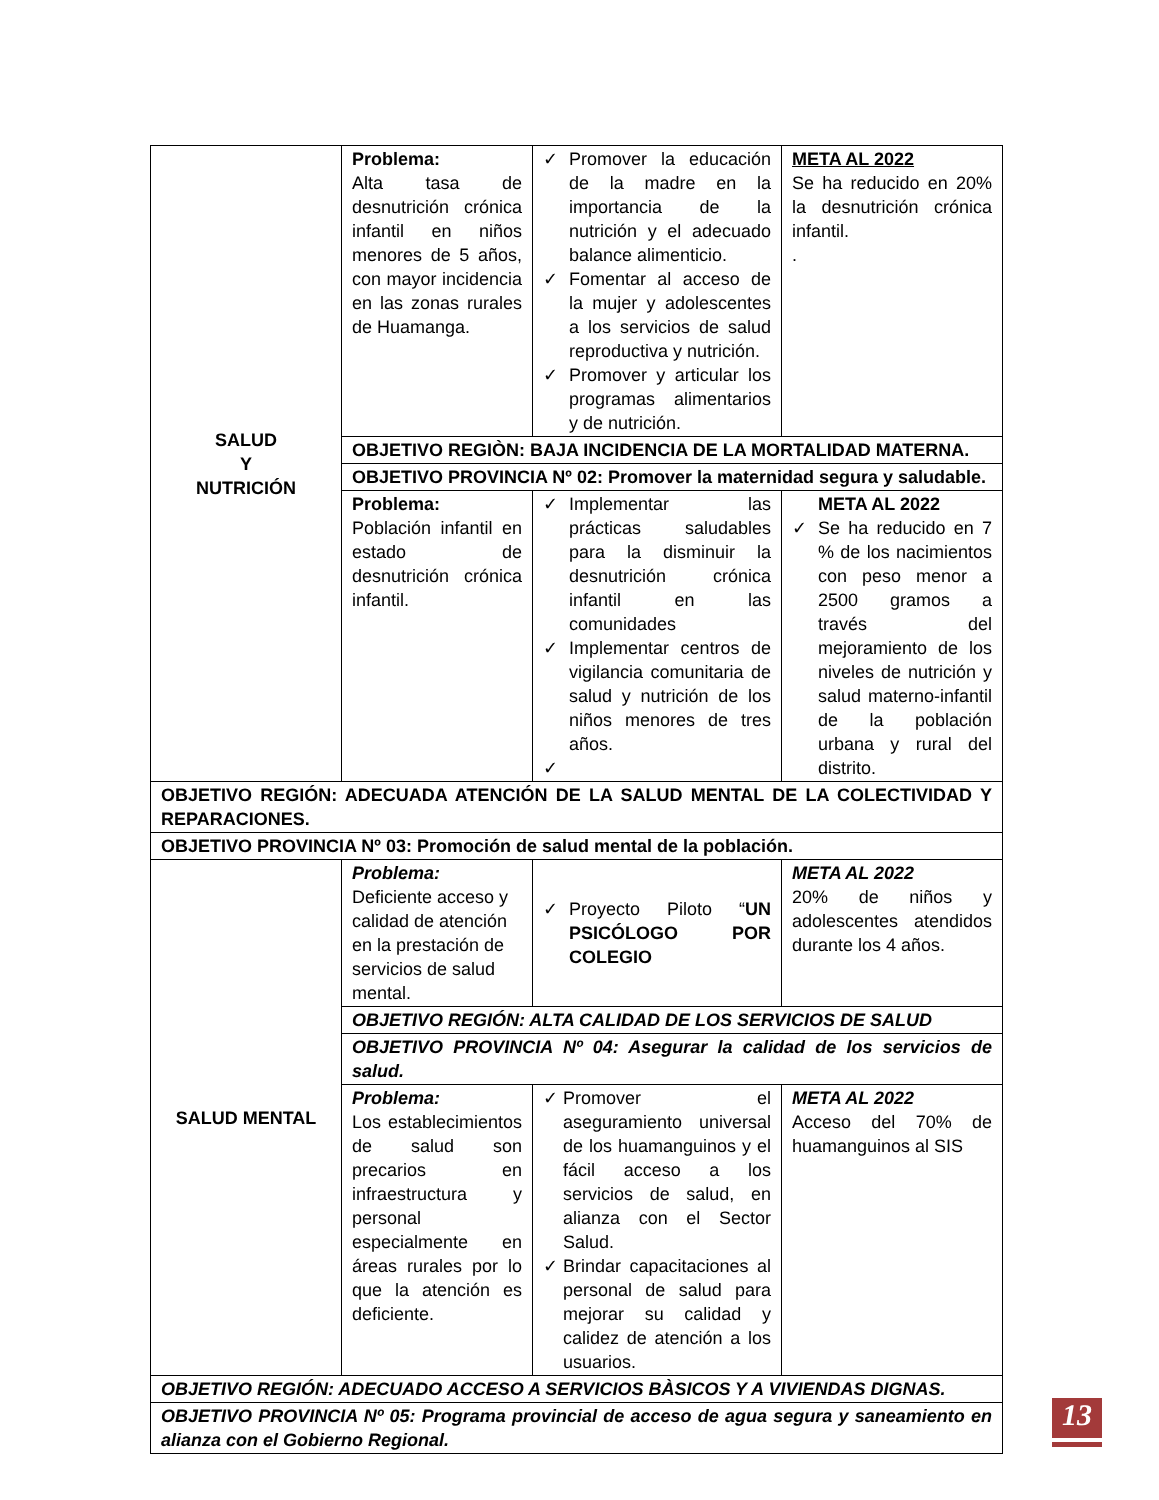| SALUD Y NUTRICIÓN | Problema: Alta tasa de desnutrición crónica infantil en niños menores de 5 años, con mayor incidencia en las zonas rurales de Huamanga. | ✓ Promover la educación de la madre en la importancia de la nutrición y el adecuado balance alimenticio. ✓ Fomentar al acceso de la mujer y adolescentes a los servicios de salud reproductiva y nutrición. ✓ Promover y articular los programas alimentarios y de nutrición. | META AL 2022 Se ha reducido en 20% la desnutrición crónica infantil. . |
| | OBJETIVO REGIÒN: BAJA INCIDENCIA DE LA MORTALIDAD MATERNA. | | |
| | OBJETIVO PROVINCIA Nº 02: Promover la maternidad segura y saludable. | | |
| | Problema: Población infantil en estado de desnutrición crónica infantil. | ✓ Implementar las prácticas saludables para la disminuir la desnutrición crónica infantil en las comunidades ✓ Implementar centros de vigilancia comunitaria de salud y nutrición de los niños menores de tres años. ✓ | META AL 2022 ✓ Se ha reducido en 7 % de los nacimientos con peso menor a 2500 gramos a través del mejoramiento de los niveles de nutrición y salud materno-infantil de la población urbana y rural del distrito. |
| OBJETIVO REGIÓN: ADECUADA ATENCIÓN DE LA SALUD MENTAL DE LA COLECTIVIDAD Y REPARACIONES. | | | |
| OBJETIVO PROVINCIA Nº 03: Promoción de salud mental de la población. | | | |
| SALUD MENTAL | Problema: Deficiente acceso y calidad de atención en la prestación de servicios de salud mental. | ✓ Proyecto Piloto “ UN PSICÓLOGO POR COLEGIO | META AL 2022 20% de niños y adolescentes atendidos durante los 4 años. |
| | OBJETIVO REGIÓN: ALTA CALIDAD DE LOS SERVICIOS DE SALUD | | |
| | OBJETIVO PROVINCIA Nº 04: Asegurar la calidad de los servicios de salud. | | |
| | Problema: Los establecimientos de salud son precarios en infraestructura y personal especialmente en áreas rurales por lo que la atención es deficiente. | ✓ Promover el aseguramiento universal de los huamanguinos y el fácil acceso a los servicios de salud, en alianza con el Sector Salud. ✓ Brindar capacitaciones al personal de salud para mejorar su calidad y calidez de atención a los usuarios. | META AL 2022 Acceso del 70% de huamanguinos al SIS |
| OBJETIVO REGIÓN: ADECUADO ACCESO A SERVICIOS BÀSICOS Y A VIVIENDAS DIGNAS. | | | |
| OBJETIVO PROVINCIA Nº 05: Programa provincial de acceso de agua segura y saneamiento en alianza con el Gobierno Regional. | | | |
13